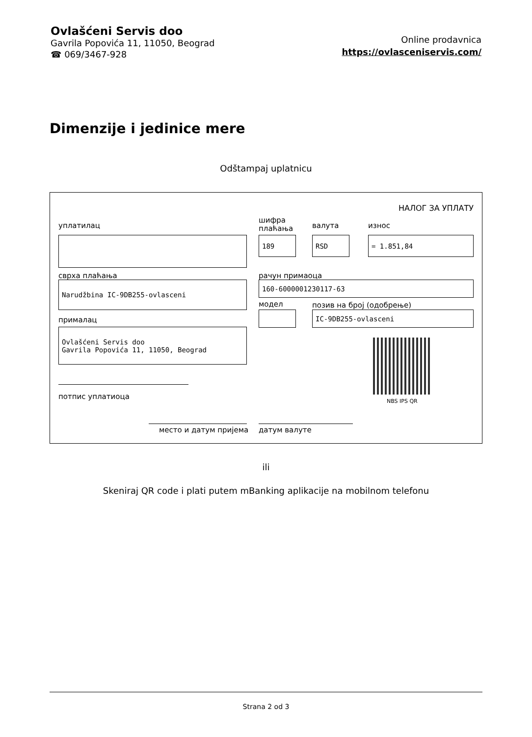Ovlašćeni Servis doo
Gavrila Popovića 11, 11050, Beograd
☎ 069/3467-928
Online prodavnica
https://ovlasceniservis.com/
Dimenzije i jedinice mere
Odštampaj uplatnicu
НАЛОГ ЗА УПЛАТУ
уплатилац
шифра
плаћања
валута износ
189 RSD = 1.851,84
сврха плаћања рачун примаоца
Narudžbina IC-9DB255-ovlasceni 160-6000001230117-63
модел позив на број (одобрење)
IC-9DB255-ovlasceni
прималац
Ovlašćeni Servis doo
Gavrila Popovića 11, 11050, Beograd
NBS IPS QR
потпис уплатиоца
место и датум пријема датум валуте
ili
Skeniraj QR code i plati putem mBanking aplikacije na mobilnom telefonu
Strana 2 od 3